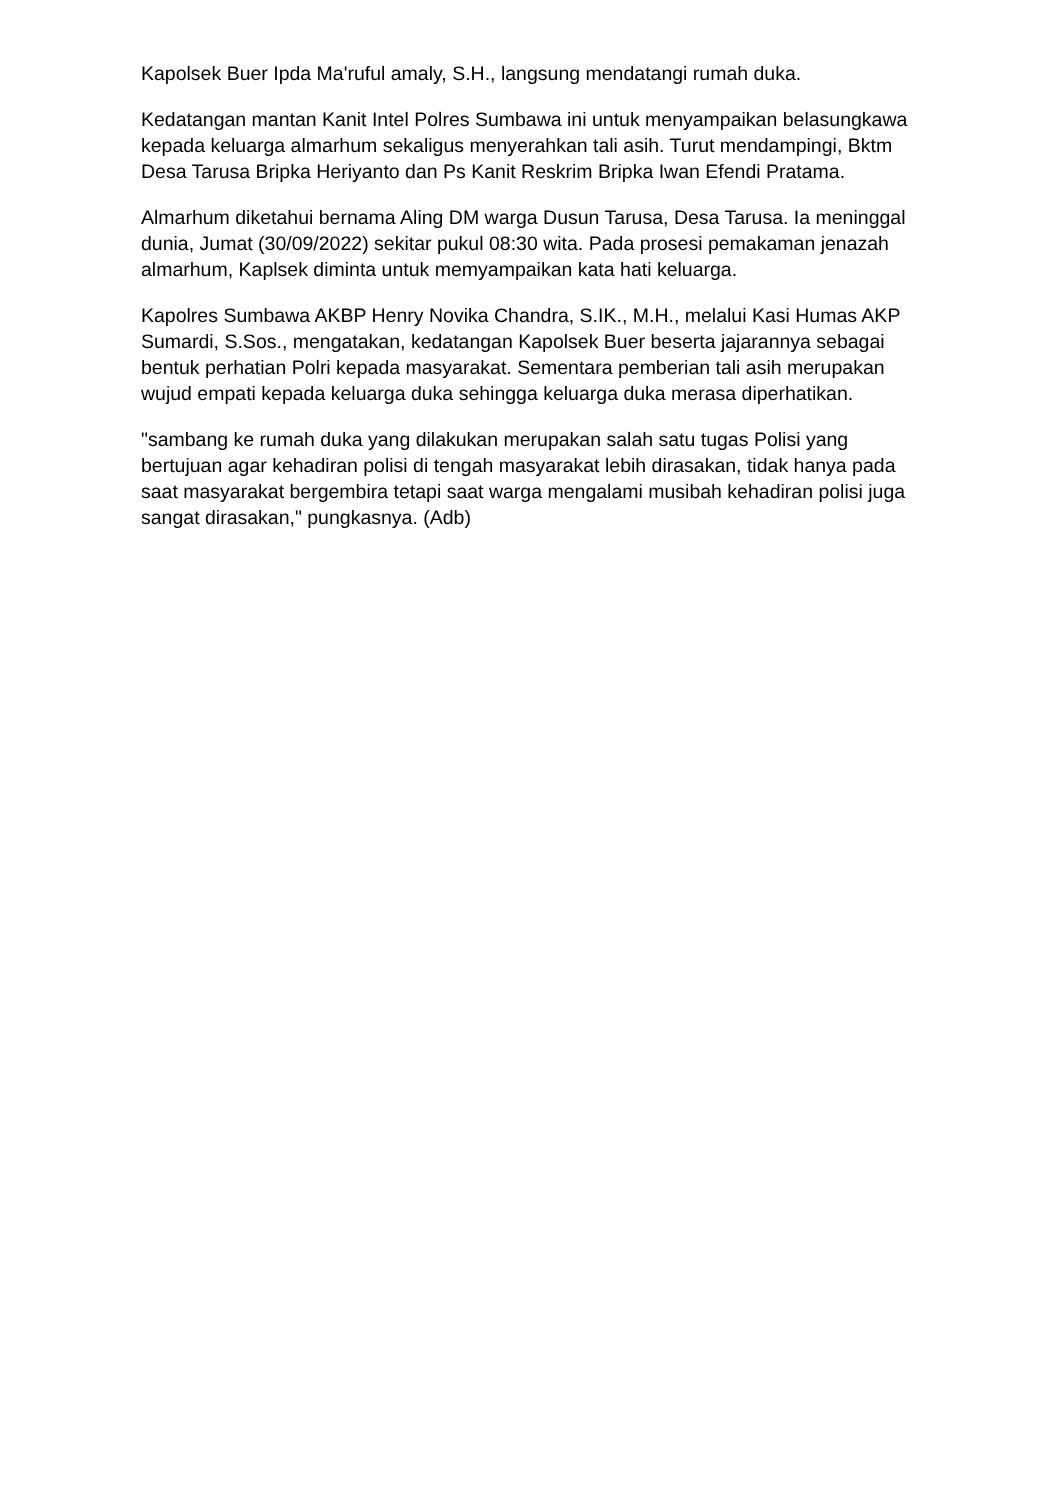Kapolsek Buer Ipda Ma'ruful amaly, S.H., langsung mendatangi rumah duka.
Kedatangan mantan Kanit Intel Polres Sumbawa ini untuk menyampaikan belasungkawa kepada keluarga almarhum sekaligus menyerahkan tali asih. Turut mendampingi, Bktm Desa Tarusa Bripka Heriyanto dan Ps Kanit Reskrim Bripka Iwan Efendi Pratama.
Almarhum diketahui bernama Aling DM warga Dusun Tarusa, Desa Tarusa. Ia meninggal dunia, Jumat (30/09/2022) sekitar pukul 08:30 wita. Pada prosesi pemakaman jenazah almarhum, Kaplsek diminta untuk memyampaikan kata hati keluarga.
Kapolres Sumbawa AKBP Henry Novika Chandra, S.IK., M.H., melalui Kasi Humas AKP Sumardi, S.Sos., mengatakan, kedatangan Kapolsek Buer beserta jajarannya sebagai bentuk perhatian Polri kepada masyarakat. Sementara pemberian tali asih merupakan wujud empati kepada keluarga duka sehingga keluarga duka merasa diperhatikan.
"sambang ke rumah duka yang dilakukan merupakan salah satu tugas Polisi yang bertujuan agar kehadiran polisi di tengah masyarakat lebih dirasakan, tidak hanya pada saat masyarakat bergembira tetapi saat warga mengalami musibah kehadiran polisi juga sangat dirasakan," pungkasnya. (Adb)